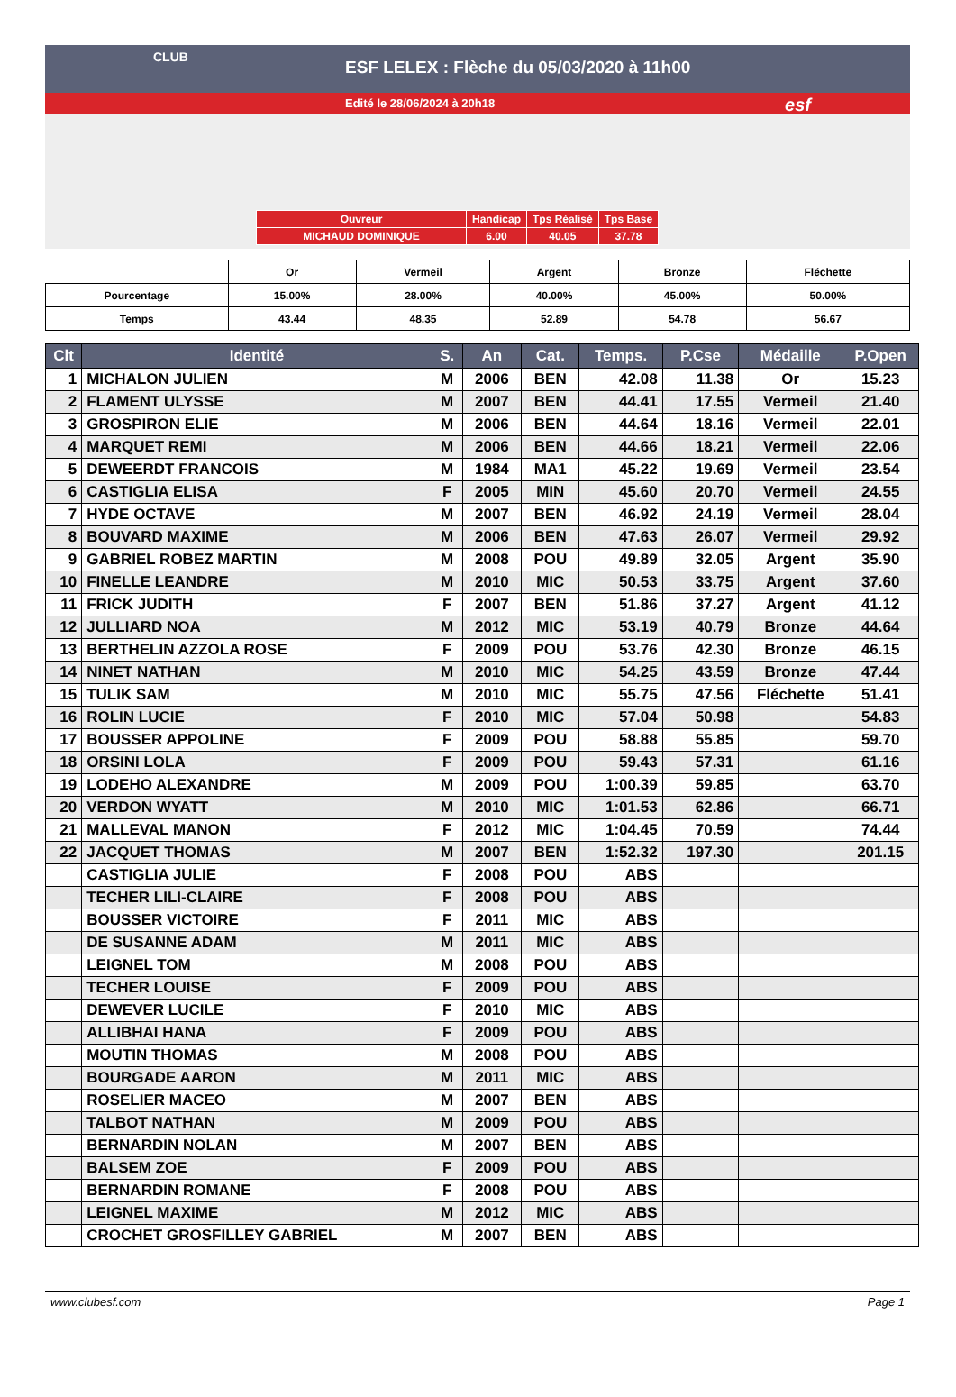ESF LELEX : Flèche du 05/03/2020 à 11h00
Edité le 28/06/2024 à 20h18
CLUB
esf
| Ouvreur | Handicap | Tps Réalisé | Tps Base |
| MICHAUD DOMINIQUE | 6.00 | 40.05 | 37.78 |
| | Or | Vermeil | Argent | Bronze | Fléchette |
| Pourcentage | 15.00% | 28.00% | 40.00% | 45.00% | 50.00% |
| Temps | 43.44 | 48.35 | 52.89 | 54.78 | 56.67 |
| Clt | Identité | S. | An | Cat. | Temps. | P.Cse | Médaille | P.Open |
| --- | --- | --- | --- | --- | --- | --- | --- | --- |
| 1 | MICHALON JULIEN | M | 2006 | BEN | 42.08 | 11.38 | Or | 15.23 |
| 2 | FLAMENT ULYSSE | M | 2007 | BEN | 44.41 | 17.55 | Vermeil | 21.40 |
| 3 | GROSPIRON ELIE | M | 2006 | BEN | 44.64 | 18.16 | Vermeil | 22.01 |
| 4 | MARQUET REMI | M | 2006 | BEN | 44.66 | 18.21 | Vermeil | 22.06 |
| 5 | DEWEERDT FRANCOIS | M | 1984 | MA1 | 45.22 | 19.69 | Vermeil | 23.54 |
| 6 | CASTIGLIA ELISA | F | 2005 | MIN | 45.60 | 20.70 | Vermeil | 24.55 |
| 7 | HYDE OCTAVE | M | 2007 | BEN | 46.92 | 24.19 | Vermeil | 28.04 |
| 8 | BOUVARD MAXIME | M | 2006 | BEN | 47.63 | 26.07 | Vermeil | 29.92 |
| 9 | GABRIEL ROBEZ MARTIN | M | 2008 | POU | 49.89 | 32.05 | Argent | 35.90 |
| 10 | FINELLE LEANDRE | M | 2010 | MIC | 50.53 | 33.75 | Argent | 37.60 |
| 11 | FRICK JUDITH | F | 2007 | BEN | 51.86 | 37.27 | Argent | 41.12 |
| 12 | JULLIARD NOA | M | 2012 | MIC | 53.19 | 40.79 | Bronze | 44.64 |
| 13 | BERTHELIN AZZOLA ROSE | F | 2009 | POU | 53.76 | 42.30 | Bronze | 46.15 |
| 14 | NINET NATHAN | M | 2010 | MIC | 54.25 | 43.59 | Bronze | 47.44 |
| 15 | TULIK SAM | M | 2010 | MIC | 55.75 | 47.56 | Fléchette | 51.41 |
| 16 | ROLIN LUCIE | F | 2010 | MIC | 57.04 | 50.98 | | 54.83 |
| 17 | BOUSSER APPOLINE | F | 2009 | POU | 58.88 | 55.85 | | 59.70 |
| 18 | ORSINI LOLA | F | 2009 | POU | 59.43 | 57.31 | | 61.16 |
| 19 | LODEHO ALEXANDRE | M | 2009 | POU | 1:00.39 | 59.85 | | 63.70 |
| 20 | VERDON WYATT | M | 2010 | MIC | 1:01.53 | 62.86 | | 66.71 |
| 21 | MALLEVAL MANON | F | 2012 | MIC | 1:04.45 | 70.59 | | 74.44 |
| 22 | JACQUET THOMAS | M | 2007 | BEN | 1:52.32 | 197.30 | | 201.15 |
| | CASTIGLIA JULIE | F | 2008 | POU | ABS | | | |
| | TECHER LILI-CLAIRE | F | 2008 | POU | ABS | | | |
| | BOUSSER VICTOIRE | F | 2011 | MIC | ABS | | | |
| | DE SUSANNE ADAM | M | 2011 | MIC | ABS | | | |
| | LEIGNEL TOM | M | 2008 | POU | ABS | | | |
| | TECHER LOUISE | F | 2009 | POU | ABS | | | |
| | DEWEVER LUCILE | F | 2010 | MIC | ABS | | | |
| | ALLIBHAI HANA | F | 2009 | POU | ABS | | | |
| | MOUTIN THOMAS | M | 2008 | POU | ABS | | | |
| | BOURGADE AARON | M | 2011 | MIC | ABS | | | |
| | ROSELIER MACEO | M | 2007 | BEN | ABS | | | |
| | TALBOT NATHAN | M | 2009 | POU | ABS | | | |
| | BERNARDIN NOLAN | M | 2007 | BEN | ABS | | | |
| | BALSEM ZOE | F | 2009 | POU | ABS | | | |
| | BERNARDIN ROMANE | F | 2008 | POU | ABS | | | |
| | LEIGNEL MAXIME | M | 2012 | MIC | ABS | | | |
| | CROCHET GROSFILLEY GABRIEL | M | 2007 | BEN | ABS | | | |
www.clubesf.com Page 1